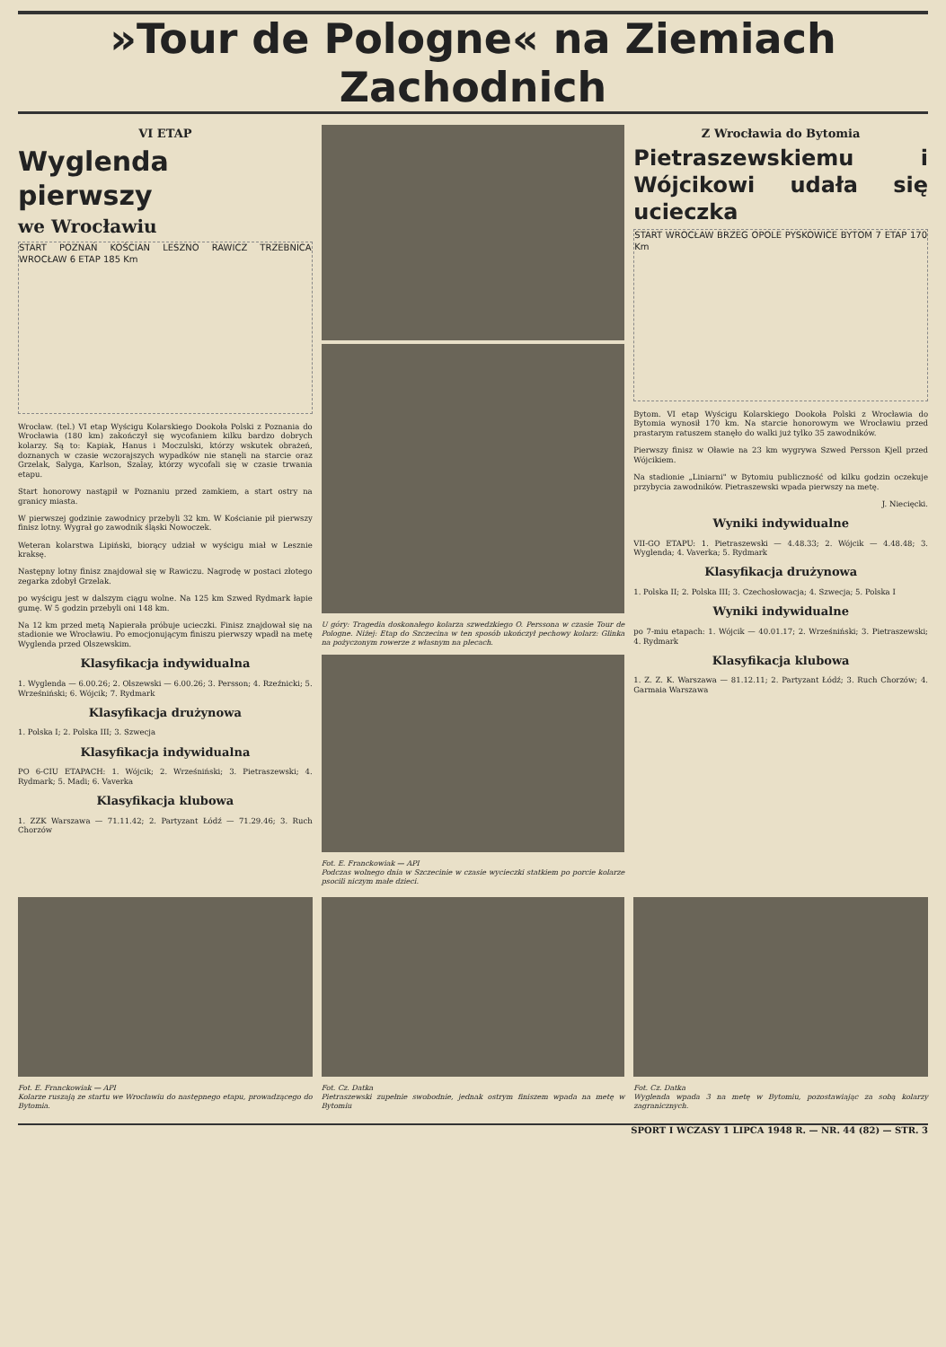»Tour de Pologne« na Ziemiach Zachodnich
VI ETAP
Wyglenda pierwszy
we Wrocławiu
START POZNAŃ KOŚCIAN LESZNO RAWICZ TRZEBNICA WROCŁAW 6 ETAP 185 Km
Wrocław. (tel.) VI etap Wyścigu Kolarskiego Dookoła Polski z Poznania do Wrocławia (180 km) zakończył się wycofaniem kilku bardzo dobrych kolarzy. Są to: Kapiak, Hanus i Moczulski, którzy wskutek obrażeń, doznanych w czasie wczorajszych wypadków nie stanęli na starcie oraz Grzelak, Salyga, Karlson, Szalay, którzy wycofali się w czasie trwania etapu.
Start honorowy nastąpił w Poznaniu przed zamkiem, a start ostry na granicy miasta.
W pierwszej godzinie zawodnicy przebyli 32 km. W Kościanie pił pierwszy finisz lotny. Wygrał go zawodnik śląski Nowoczek.
Weteran kolarstwa Lipiński, biorący udział w wyścigu miał w Lesznie kraksę.
Następny lotny finisz znajdował się w Rawiczu. Nagrodę w postaci złotego zegarka zdobył Grzelak.
po wyścigu jest w dalszym ciągu wolne. Na 125 km Szwed Rydmark łapie gumę. W 5 godzin przebyli oni 148 km.
Na 12 km przed metą Napierała próbuje ucieczki. Finisz znajdował się na stadionie we Wrocławiu. Po emocjonującym finiszu pierwszy wpadł na metę Wyglenda przed Olszewskim.
Klasyfikacja indywidualna
1. Wyglenda — 6.00.26; 2. Olszewski — 6.00.26; 3. Persson; 4. Rzeźnicki; 5. Wrześniński; 6. Wójcik; 7. Rydmark
Klasyfikacja drużynowa
1. Polska I; 2. Polska III; 3. Szwecja
Klasyfikacja indywidualna
PO 6-CIU ETAPACH: 1. Wójcik; 2. Wrześniński; 3. Pietraszewski; 4. Rydmark; 5. Madi; 6. Vaverka
Klasyfikacja klubowa
1. ZZK Warszawa — 71.11.42; 2. Partyzant Łódź — 71.29.46; 3. Ruch Chorzów
U góry: Tragedia doskonałego kolarza szwedzkiego O. Perssona w czasie Tour de Pologne. Niżej: Etap do Szczecina w ten sposób ukończył pechowy kolarz: Glinka na pożyczonym rowerze z własnym na plecach.
Fot. E. Franckowiak — API
Podczas wolnego dnia w Szczecinie w czasie wycieczki statkiem po porcie kolarze psocili niczym małe dzieci.
Z Wrocławia do Bytomia
Pietraszewskiemu i Wójcikowi udała się ucieczka
START WROCŁAW BRZEG OPOLE PYSKOWICE BYTOM 7 ETAP 170 Km
Bytom. VI etap Wyścigu Kolarskiego Dookoła Polski z Wrocławia do Bytomia wynosił 170 km. Na starcie honorowym we Wrocławiu przed prastarym ratuszem stanęło do walki już tylko 35 zawodników.
Pierwszy finisz w Oławie na 23 km wygrywa Szwed Persson Kjell przed Wójcikiem.
Na stadionie „Liniarni" w Bytomiu publiczność od kilku godzin oczekuje przybycia zawodników. Pietraszewski wpada pierwszy na metę.
J. Niecięcki.
Wyniki indywidualne
VII-GO ETAPU: 1. Pietraszewski — 4.48.33; 2. Wójcik — 4.48.48; 3. Wyglenda; 4. Vaverka; 5. Rydmark
Klasyfikacja drużynowa
1. Polska II; 2. Polska III; 3. Czechosłowacja; 4. Szwecja; 5. Polska I
Wyniki indywidualne
po 7-miu etapach: 1. Wójcik — 40.01.17; 2. Wrześniński; 3. Pietraszewski; 4. Rydmark
Klasyfikacja klubowa
1. Z. Z. K. Warszawa — 81.12.11; 2. Partyzant Łódź; 3. Ruch Chorzów; 4. Garmaia Warszawa
Fot. E. Franckowiak — API
Kolarze ruszają ze startu we Wrocławiu do następnego etapu, prowadzącego do Bytomia.
Fot. Cz. Datka
Pietraszewski zupełnie swobodnie, jednak ostrym finiszem wpada na metę w Bytomiu
Fot. Cz. Datka
Wyglenda wpada 3 na metę w Bytomiu, pozostawiając za sobą kolarzy zagranicznych.
SPORT I WCZASY 1 LIPCA 1948 R. — NR. 44 (82) — STR. 3